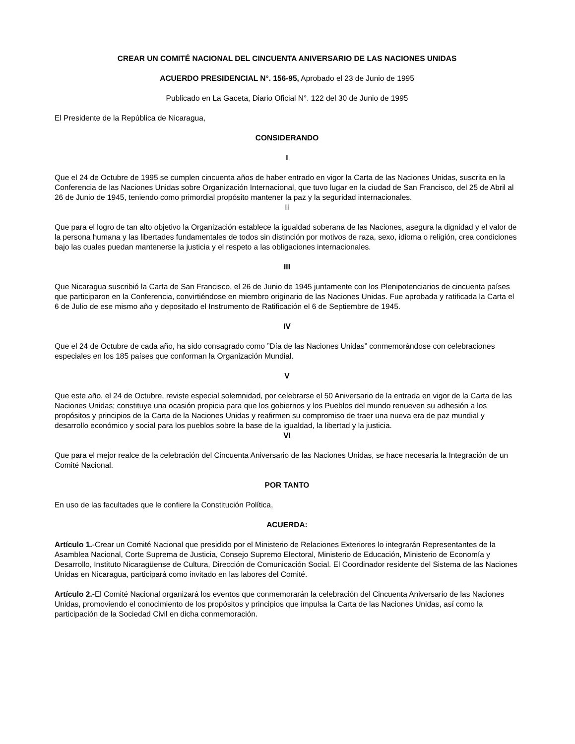CREAR UN COMITÉ NACIONAL DEL CINCUENTA ANIVERSARIO DE LAS NACIONES UNIDAS
ACUERDO PRESIDENCIAL N°. 156-95, Aprobado el 23 de Junio de 1995
Publicado en La Gaceta, Diario Oficial N°. 122 del 30 de Junio de 1995
El Presidente de la República de Nicaragua,
CONSIDERANDO
I
Que el 24 de Octubre de 1995 se cumplen cincuenta años de haber entrado en vigor la Carta de las Naciones Unidas, suscrita en la Conferencia de las Naciones Unidas sobre Organización Internacional, que tuvo lugar en la ciudad de San Francisco, del 25 de Abril al 26 de Junio de 1945, teniendo como primordial propósito mantener la paz y la seguridad internacionales.
II
Que para el logro de tan alto objetivo la Organización establece la igualdad soberana de las Naciones, asegura la dignidad y el valor de la persona humana y las libertades fundamentales de todos sin distinción por motivos de raza, sexo, idioma o religión, crea condiciones bajo las cuales puedan mantenerse la justicia y el respeto a las obligaciones internacionales.
III
Que Nicaragua suscribió la Carta de San Francisco, el 26 de Junio de 1945 juntamente con los Plenipotenciarios de cincuenta países que participaron en la Conferencia, convirtiéndose en miembro originario de las Naciones Unidas. Fue aprobada y ratificada la Carta el 6 de Julio de ese mismo año y depositado el Instrumento de Ratificación el 6 de Septiembre de 1945.
IV
Que el 24 de Octubre de cada año, ha sido consagrado como ”Día de las Naciones Unidas” conmemorándose con celebraciones especiales en los 185 países que conforman la Organización Mundial.
V
Que este año, el 24 de Octubre, reviste especial solemnidad, por celebrarse el 50 Aniversario de la entrada en vigor de la Carta de las Naciones Unidas; constituye una ocasión propicia para que los gobiernos y los Pueblos del mundo renueven su adhesión a los propósitos y principios de la Carta de la Naciones Unidas y reafirmen su compromiso de traer una nueva era de paz mundial y desarrollo económico y social para los pueblos sobre la base de la igualdad, la libertad y la justicia.
VI
Que para el mejor realce de la celebración del Cincuenta Aniversario de las Naciones Unidas, se hace necesaria la Integración de un Comité Nacional.
POR TANTO
En uso de las facultades que le confiere la Constitución Política,
ACUERDA:
Artículo 1.-Crear un Comité Nacional que presidido por el Ministerio de Relaciones Exteriores lo integrarán Representantes de la Asamblea Nacional, Corte Suprema de Justicia, Consejo Supremo Electoral, Ministerio de Educación, Ministerio de Economía y Desarrollo, Instituto Nicaragüense de Cultura, Dirección de Comunicación Social. El Coordinador residente del Sistema de las Naciones Unidas en Nicaragua, participará como invitado en las labores del Comité.
Artículo 2.-El Comité Nacional organizará los eventos que conmemorarán la celebración del Cincuenta Aniversario de las Naciones Unidas, promoviendo el conocimiento de los propósitos y principios que impulsa la Carta de las Naciones Unidas, así como la participación de la Sociedad Civil en dicha conmemoración.